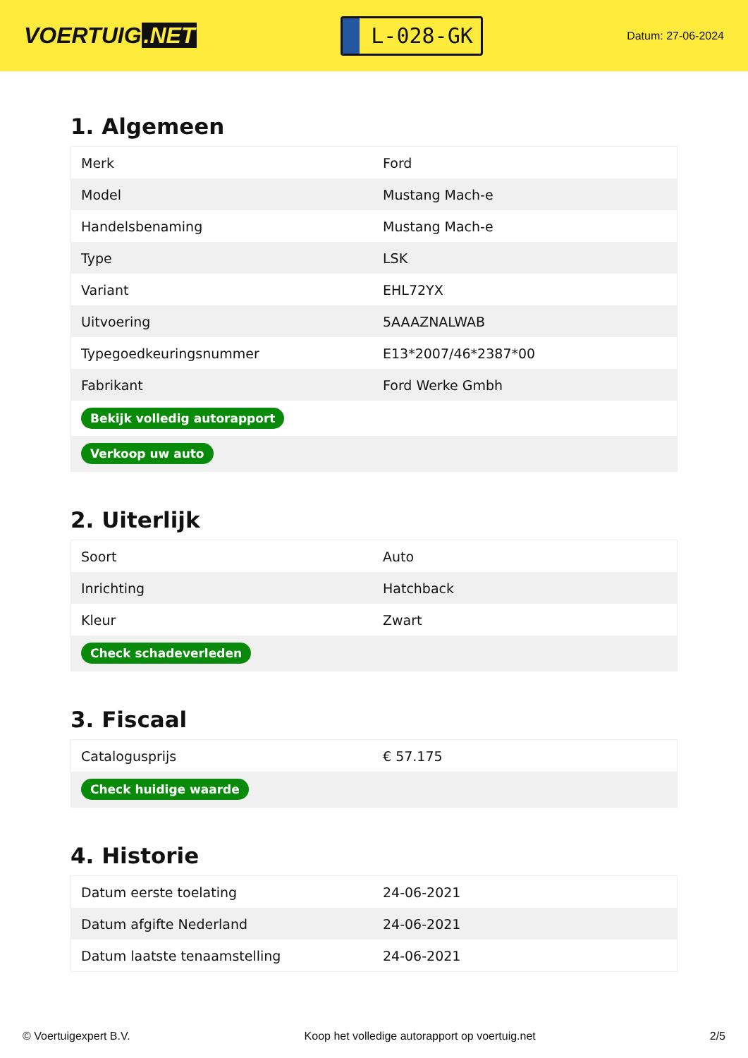VOERTUIG.NET
L-028-GK
Datum: 27-06-2024
1. Algemeen
| Merk | Ford |
| Model | Mustang Mach-e |
| Handelsbenaming | Mustang Mach-e |
| Type | LSK |
| Variant | EHL72YX |
| Uitvoering | 5AAAZNALWAB |
| Typegoedkeuringsnummer | E13*2007/46*2387*00 |
| Fabrikant | Ford Werke Gmbh |
| Bekijk volledig autorapport | |
| Verkoop uw auto | |
2. Uiterlijk
| Soort | Auto |
| Inrichting | Hatchback |
| Kleur | Zwart |
| Check schadeverleden | |
3. Fiscaal
| Catalogusprijs | € 57.175 |
| Check huidige waarde | |
4. Historie
| Datum eerste toelating | 24-06-2021 |
| Datum afgifte Nederland | 24-06-2021 |
| Datum laatste tenaamstelling | 24-06-2021 |
© Voertuigexpert B.V. Koop het volledige autorapport op voertuig.net 2/5